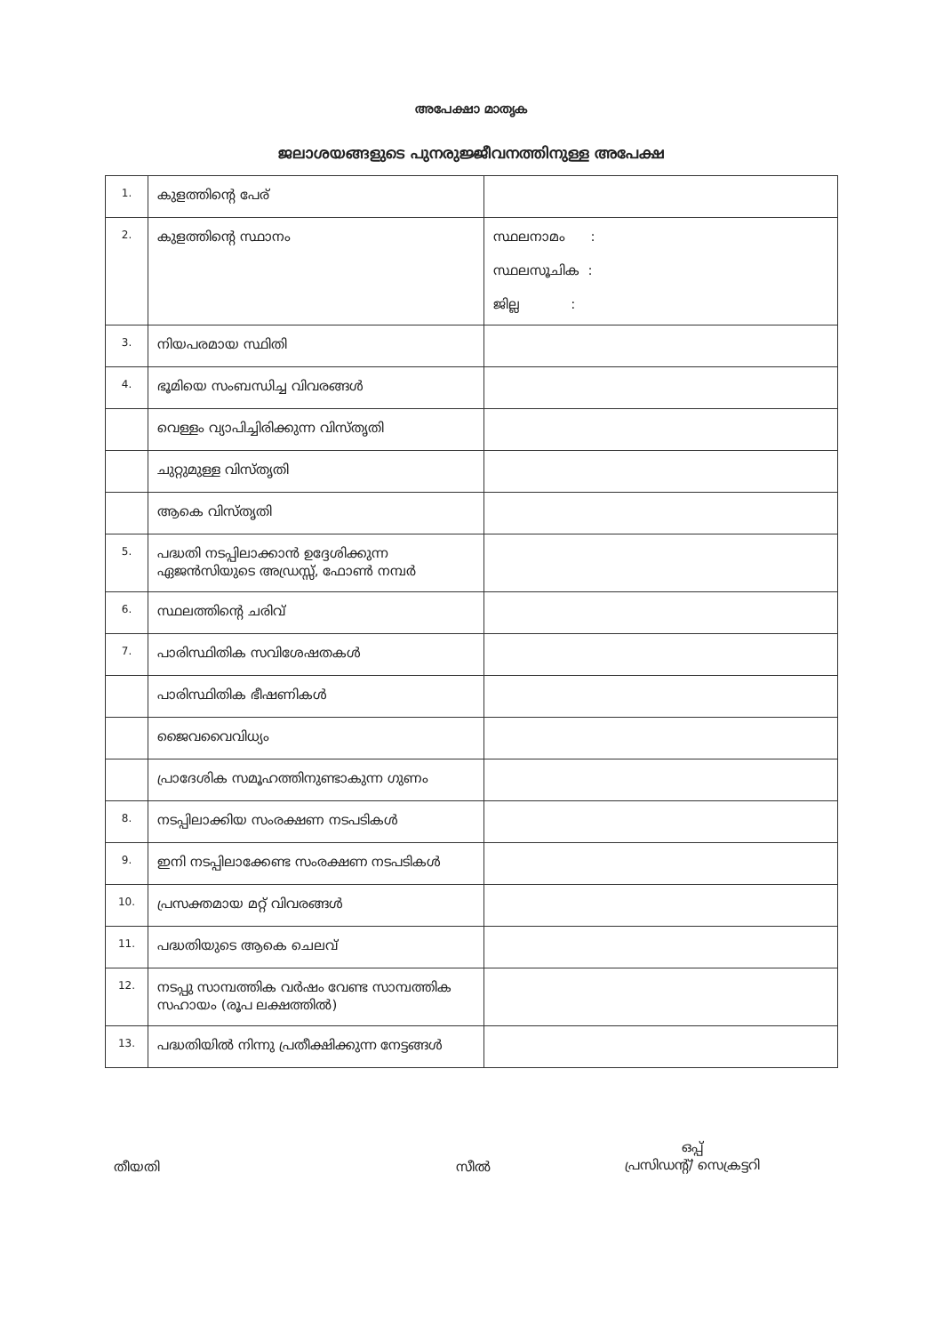അപേക്ഷാ മാതൃക
ജലാശയങ്ങളുടെ പുനരുജ്ജീവനത്തിനുള്ള അപേക്ഷ
| 1. | കുളത്തിന്റെ പേര് | |
| 2. | കുളത്തിന്റെ സ്ഥാനം | സ്ഥലനാമം : സ്ഥലസൂചിക : ജില്ല : |
| 3. | നിയപരമായ സ്ഥിതി | |
| 4. | ഭൂമിയെ സംബന്ധിച്ച വിവരങ്ങൾ | |
| | വെള്ളം വ്യാപിച്ചിരിക്കുന്ന വിസ്തൃതി | |
| | ചുറ്റുമുള്ള വിസ്തൃതി | |
| | ആകെ വിസ്തൃതി | |
| 5. | പദ്ധതി നടപ്പിലാക്കാൻ ഉദ്ദേശിക്കുന്ന ഏജൻസിയുടെ അഡ്രസ്സ്, ഫോൺ നമ്പർ | |
| 6. | സ്ഥലത്തിന്റെ ചരിവ് | |
| 7. | പാരിസ്ഥിതിക സവിശേഷതകൾ | |
| | പാരിസ്ഥിതിക ഭീഷണികൾ | |
| | ജൈവവൈവിധ്യം | |
| | പ്രാദേശിക സമൂഹത്തിനുണ്ടാകുന്ന ഗുണം | |
| 8. | നടപ്പിലാക്കിയ സംരക്ഷണ നടപടികൾ | |
| 9. | ഇനി നടപ്പിലാക്കേണ്ട സംരക്ഷണ നടപടികൾ | |
| 10. | പ്രസക്തമായ മറ്റ് വിവരങ്ങൾ | |
| 11. | പദ്ധതിയുടെ ആകെ ചെലവ് | |
| 12. | നടപ്പു സാമ്പത്തിക വർഷം വേണ്ട സാമ്പത്തിക സഹായം (രൂപ ലക്ഷത്തിൽ) | |
| 13. | പദ്ധതിയിൽ നിന്നു പ്രതീക്ഷിക്കുന്ന നേട്ടങ്ങൾ | |
തീയതി സീൽ
ഒപ്പ്
പ്രസിഡന്റ്/ സെക്രട്ടറി